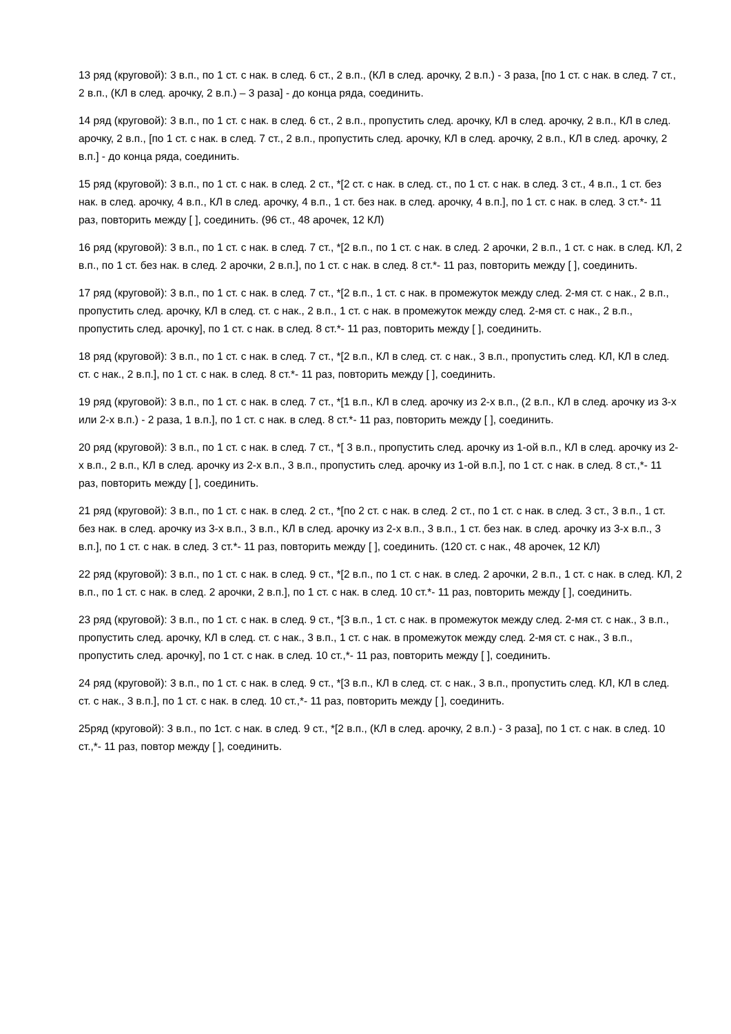13 ряд (круговой): 3 в.п., по 1 ст. с нак. в след. 6 ст., 2 в.п., (КЛ в след. арочку, 2 в.п.) - 3 раза, [по 1 ст. с нак. в след. 7 ст., 2 в.п., (КЛ в след. арочку, 2 в.п.) – 3 раза] - до конца ряда, соединить.
14 ряд (круговой): 3 в.п., по 1 ст. с нак. в след. 6 ст., 2 в.п., пропустить след. арочку, КЛ в след. арочку, 2 в.п., КЛ в след. арочку, 2 в.п., [по 1 ст. с нак. в след. 7 ст., 2 в.п., пропустить след. арочку, КЛ в след. арочку, 2 в.п., КЛ в след. арочку, 2 в.п.] - до конца ряда, соединить.
15 ряд (круговой): 3 в.п., по 1 ст. с нак. в след. 2 ст., *[2 ст. с нак. в след. ст., по 1 ст. с нак. в след. 3 ст., 4 в.п., 1 ст. без нак. в след. арочку, 4 в.п., КЛ в след. арочку, 4 в.п., 1 ст. без нак. в след. арочку, 4 в.п.], по 1 ст. с нак. в след. 3 ст.*- 11 раз, повторить между [ ], соединить. (96 ст., 48 арочек, 12 КЛ)
16 ряд (круговой): 3 в.п., по 1 ст. с нак. в след. 7 ст., *[2 в.п., по 1 ст. с нак. в след. 2 арочки, 2 в.п., 1 ст. с нак. в след. КЛ, 2 в.п., по 1 ст. без нак. в след. 2 арочки, 2 в.п.], по 1 ст. с нак. в след. 8 ст.*- 11 раз, повторить между [ ], соединить.
17 ряд (круговой): 3 в.п., по 1 ст. с нак. в след. 7 ст., *[2 в.п., 1 ст. с нак. в промежуток между след. 2-мя ст. с нак., 2 в.п., пропустить след. арочку, КЛ в след. ст. с нак., 2 в.п., 1 ст. с нак. в промежуток между след. 2-мя ст. с нак., 2 в.п., пропустить след. арочку], по 1 ст. с нак. в след. 8 ст.*- 11 раз, повторить между [ ], соединить.
18 ряд (круговой): 3 в.п., по 1 ст. с нак. в след. 7 ст., *[2 в.п., КЛ в след. ст. с нак., 3 в.п., пропустить след. КЛ, КЛ в след. ст. с нак., 2 в.п.], по 1 ст. с нак. в след. 8 ст.*- 11 раз, повторить между [ ], соединить.
19 ряд (круговой): 3 в.п., по 1 ст. с нак. в след. 7 ст., *[1 в.п., КЛ в след. арочку из 2-х в.п., (2 в.п., КЛ в след. арочку из 3-х или 2-х в.п.) - 2 раза, 1 в.п.], по 1 ст. с нак. в след. 8 ст.*- 11 раз, повторить между [ ], соединить.
20 ряд (круговой): 3 в.п., по 1 ст. с нак. в след. 7 ст., *[ 3 в.п., пропустить след. арочку из 1-ой в.п., КЛ в след. арочку из 2-х в.п., 2 в.п., КЛ в след. арочку из 2-х в.п., 3 в.п., пропустить след. арочку из 1-ой в.п.], по 1 ст. с нак. в след. 8 ст.,*- 11 раз, повторить между [ ], соединить.
21 ряд (круговой): 3 в.п., по 1 ст. с нак. в след. 2 ст., *[по 2 ст. с нак. в след. 2 ст., по 1 ст. с нак. в след. 3 ст., 3 в.п., 1 ст. без нак. в след. арочку из 3-х в.п., 3 в.п., КЛ в след. арочку из 2-х в.п., 3 в.п., 1 ст. без нак. в след. арочку из 3-х в.п., 3 в.п.], по 1 ст. с нак. в след. 3 ст.*- 11 раз, повторить между [ ], соединить. (120 ст. с нак., 48 арочек, 12 КЛ)
22 ряд (круговой): 3 в.п., по 1 ст. с нак. в след. 9 ст., *[2 в.п., по 1 ст. с нак. в след. 2 арочки, 2 в.п., 1 ст. с нак. в след. КЛ, 2 в.п., по 1 ст. с нак. в след. 2 арочки, 2 в.п.], по 1 ст. с нак. в след. 10 ст.*- 11 раз, повторить между [ ], соединить.
23 ряд (круговой): 3 в.п., по 1 ст. с нак. в след. 9 ст., *[3 в.п., 1 ст. с нак. в промежуток между след. 2-мя ст. с нак., 3 в.п., пропустить след. арочку, КЛ в след. ст. с нак., 3 в.п., 1 ст. с нак. в промежуток между след. 2-мя ст. с нак., 3 в.п., пропустить след. арочку], по 1 ст. с нак. в след. 10 ст.,*- 11 раз, повторить между [ ], соединить.
24 ряд (круговой): 3 в.п., по 1 ст. с нак. в след. 9 ст., *[3 в.п., КЛ в след. ст. с нак., 3 в.п., пропустить след. КЛ, КЛ в след. ст. с нак., 3 в.п.], по 1 ст. с нак. в след. 10 ст.,*- 11 раз, повторить между [ ], соединить.
25ряд (круговой): 3 в.п., по 1ст. с нак. в след. 9 ст., *[2 в.п., (КЛ в след. арочку, 2 в.п.) - 3 раза], по 1 ст. с нак. в след. 10 ст.,*- 11 раз, повтор между [ ], соединить.